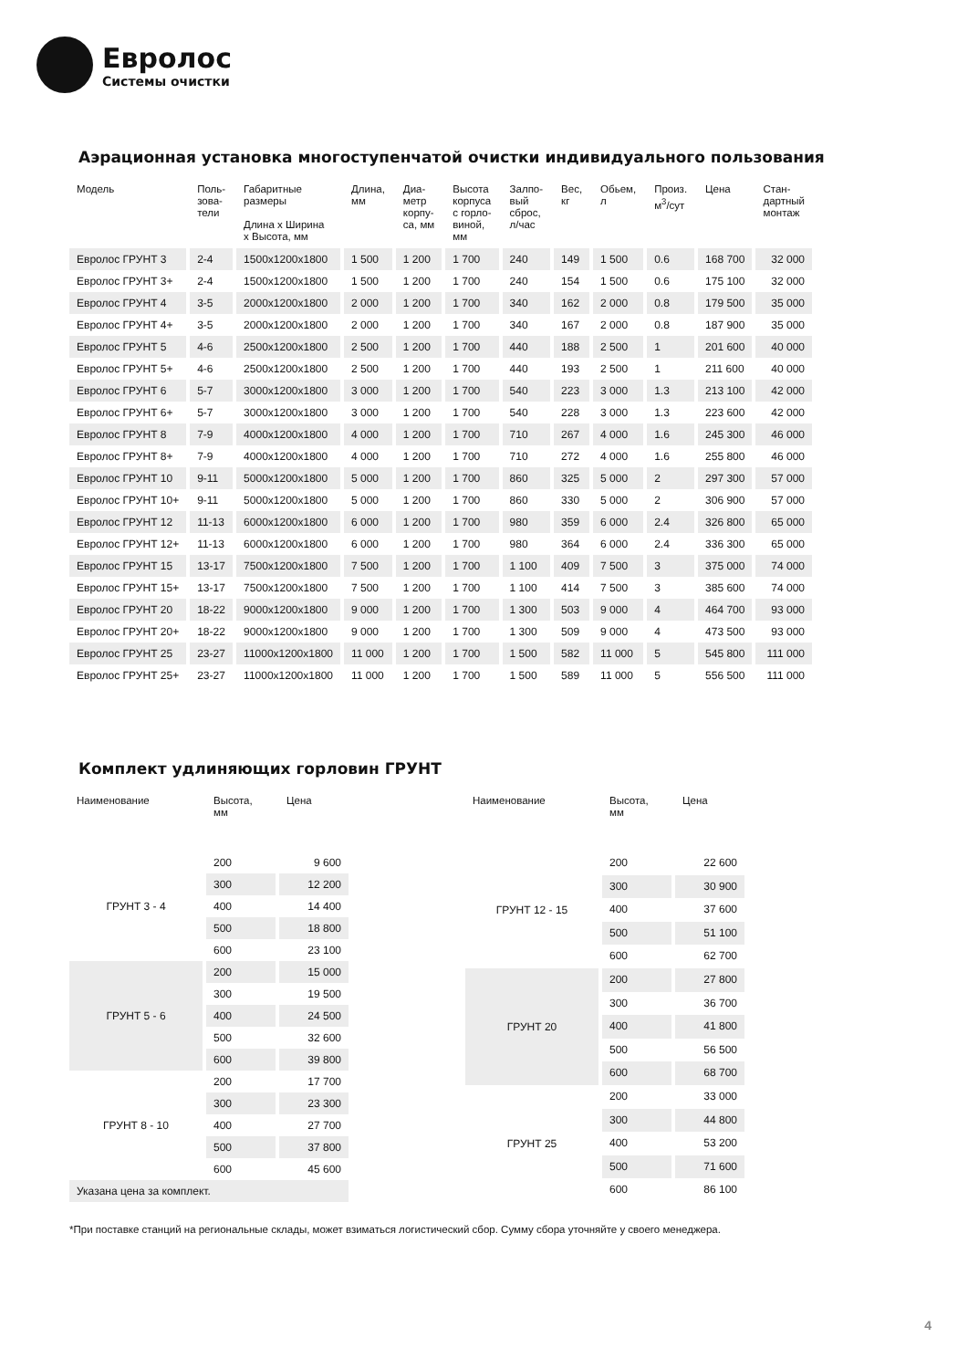Евролос
Системы очистки
Аэрационная установка многоступенчатой очистки индивидуального пользования
| Модель | Поль- зова- тели | Габаритные размеры Длина х Ширина х Высота, мм | Длина, мм | Диа- метр корпу- са, мм | Высота корпуса с горло- виной, мм | Залпо- вый сброс, л/час | Вес, кг | Обьем, л | Произ. м<sup>3</sup>/сут | Цена | Стан- дартный монтаж |
| --- | --- | --- | --- | --- | --- | --- | --- | --- | --- | --- | --- |
| Евролос ГРУНТ 3 | 2-4 | 1500x1200x1800 | 1 500 | 1 200 | 1 700 | 240 | 149 | 1 500 | 0.6 | 168 700 | 32 000 |
| Евролос ГРУНТ 3+ | 2-4 | 1500x1200x1800 | 1 500 | 1 200 | 1 700 | 240 | 154 | 1 500 | 0.6 | 175 100 | 32 000 |
| Евролос ГРУНТ 4 | 3-5 | 2000x1200x1800 | 2 000 | 1 200 | 1 700 | 340 | 162 | 2 000 | 0.8 | 179 500 | 35 000 |
| Евролос ГРУНТ 4+ | 3-5 | 2000x1200x1800 | 2 000 | 1 200 | 1 700 | 340 | 167 | 2 000 | 0.8 | 187 900 | 35 000 |
| Евролос ГРУНТ 5 | 4-6 | 2500x1200x1800 | 2 500 | 1 200 | 1 700 | 440 | 188 | 2 500 | 1 | 201 600 | 40 000 |
| Евролос ГРУНТ 5+ | 4-6 | 2500x1200x1800 | 2 500 | 1 200 | 1 700 | 440 | 193 | 2 500 | 1 | 211 600 | 40 000 |
| Евролос ГРУНТ 6 | 5-7 | 3000x1200x1800 | 3 000 | 1 200 | 1 700 | 540 | 223 | 3 000 | 1.3 | 213 100 | 42 000 |
| Евролос ГРУНТ 6+ | 5-7 | 3000x1200x1800 | 3 000 | 1 200 | 1 700 | 540 | 228 | 3 000 | 1.3 | 223 600 | 42 000 |
| Евролос ГРУНТ 8 | 7-9 | 4000x1200x1800 | 4 000 | 1 200 | 1 700 | 710 | 267 | 4 000 | 1.6 | 245 300 | 46 000 |
| Евролос ГРУНТ 8+ | 7-9 | 4000x1200x1800 | 4 000 | 1 200 | 1 700 | 710 | 272 | 4 000 | 1.6 | 255 800 | 46 000 |
| Евролос ГРУНТ 10 | 9-11 | 5000x1200x1800 | 5 000 | 1 200 | 1 700 | 860 | 325 | 5 000 | 2 | 297 300 | 57 000 |
| Евролос ГРУНТ 10+ | 9-11 | 5000x1200x1800 | 5 000 | 1 200 | 1 700 | 860 | 330 | 5 000 | 2 | 306 900 | 57 000 |
| Евролос ГРУНТ 12 | 11-13 | 6000x1200x1800 | 6 000 | 1 200 | 1 700 | 980 | 359 | 6 000 | 2.4 | 326 800 | 65 000 |
| Евролос ГРУНТ 12+ | 11-13 | 6000x1200x1800 | 6 000 | 1 200 | 1 700 | 980 | 364 | 6 000 | 2.4 | 336 300 | 65 000 |
| Евролос ГРУНТ 15 | 13-17 | 7500x1200x1800 | 7 500 | 1 200 | 1 700 | 1 100 | 409 | 7 500 | 3 | 375 000 | 74 000 |
| Евролос ГРУНТ 15+ | 13-17 | 7500x1200x1800 | 7 500 | 1 200 | 1 700 | 1 100 | 414 | 7 500 | 3 | 385 600 | 74 000 |
| Евролос ГРУНТ 20 | 18-22 | 9000x1200x1800 | 9 000 | 1 200 | 1 700 | 1 300 | 503 | 9 000 | 4 | 464 700 | 93 000 |
| Евролос ГРУНТ 20+ | 18-22 | 9000x1200x1800 | 9 000 | 1 200 | 1 700 | 1 300 | 509 | 9 000 | 4 | 473 500 | 93 000 |
| Евролос ГРУНТ 25 | 23-27 | 11000x1200x1800 | 11 000 | 1 200 | 1 700 | 1 500 | 582 | 11 000 | 5 | 545 800 | 111 000 |
| Евролос ГРУНТ 25+ | 23-27 | 11000x1200x1800 | 11 000 | 1 200 | 1 700 | 1 500 | 589 | 11 000 | 5 | 556 500 | 111 000 |
Комплект удлиняющих горловин ГРУНТ
| Наименование | Высота, мм | Цена |
| --- | --- | --- |
| ГРУНТ 3 - 4 | 200 | 9 600 |
| | 300 | 12 200 |
| | 400 | 14 400 |
| | 500 | 18 800 |
| | 600 | 23 100 |
| ГРУНТ 5 - 6 | 200 | 15 000 |
| | 300 | 19 500 |
| | 400 | 24 500 |
| | 500 | 32 600 |
| | 600 | 39 800 |
| ГРУНТ 8 - 10 | 200 | 17 700 |
| | 300 | 23 300 |
| | 400 | 27 700 |
| | 500 | 37 800 |
| | 600 | 45 600 |
| Указана цена за комплект. | | |
| Наименование | Высота, мм | Цена |
| --- | --- | --- |
| ГРУНТ 12 - 15 | 200 | 22 600 |
| | 300 | 30 900 |
| | 400 | 37 600 |
| | 500 | 51 100 |
| | 600 | 62 700 |
| ГРУНТ 20 | 200 | 27 800 |
| | 300 | 36 700 |
| | 400 | 41 800 |
| | 500 | 56 500 |
| | 600 | 68 700 |
| ГРУНТ 25 | 200 | 33 000 |
| | 300 | 44 800 |
| | 400 | 53 200 |
| | 500 | 71 600 |
| | 600 | 86 100 |
*При поставке станций на региональные склады, может взиматься логистический сбор. Сумму сбора уточняйте у своего менеджера.
4